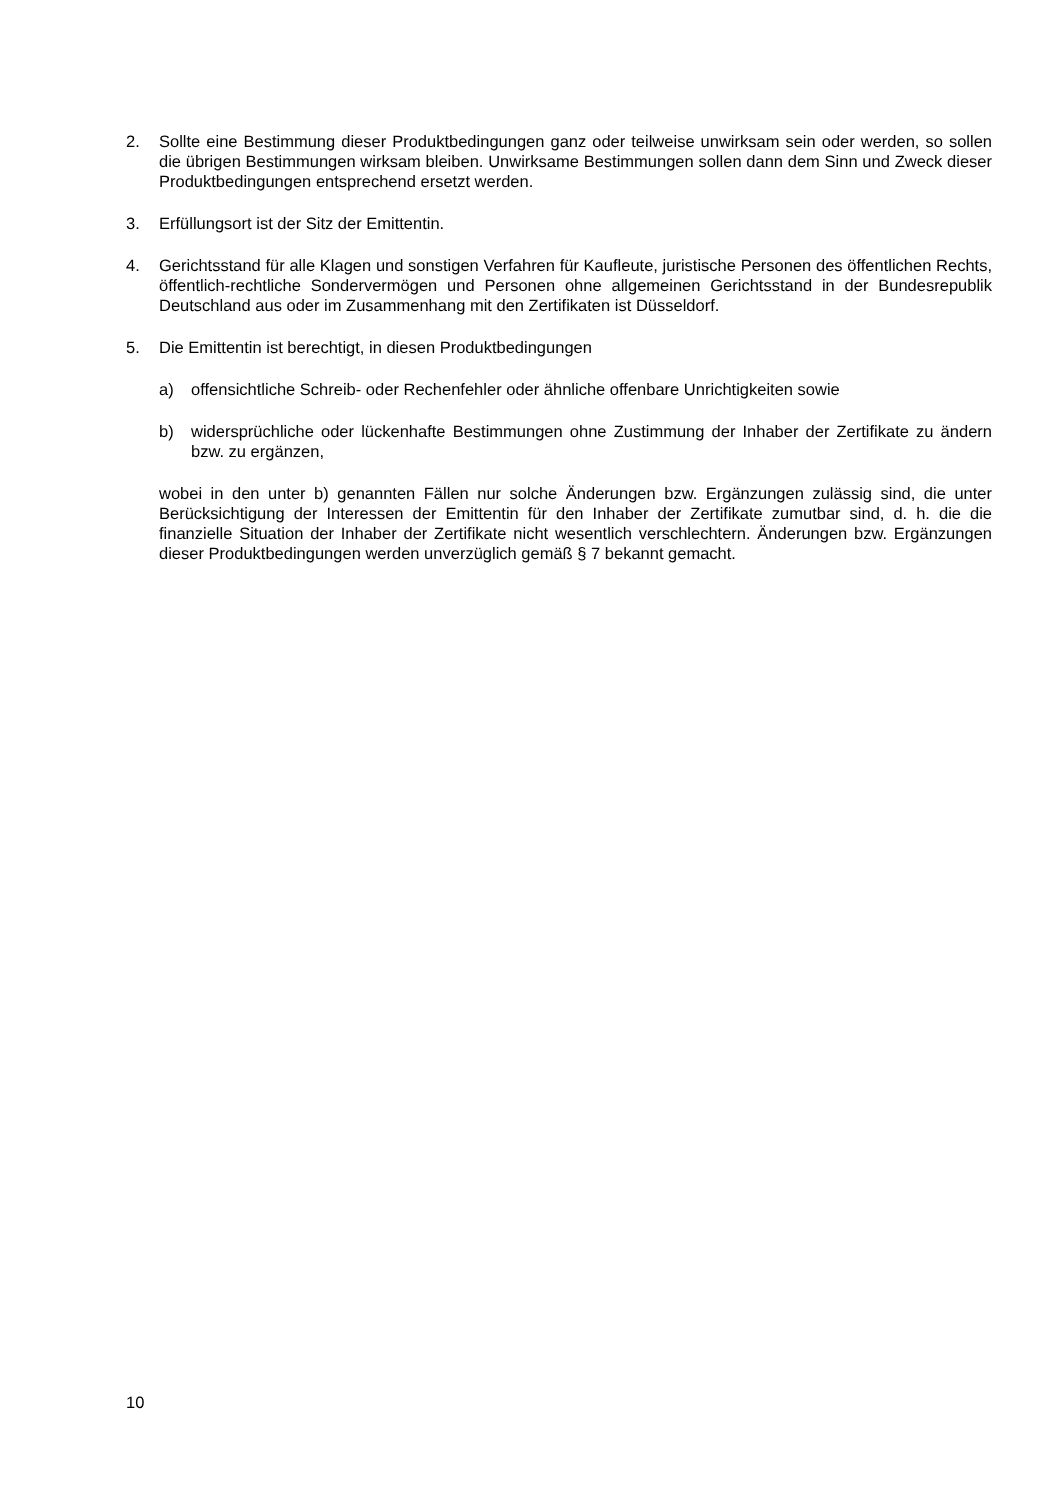2. Sollte eine Bestimmung dieser Produktbedingungen ganz oder teilweise unwirksam sein oder werden, so sollen die übrigen Bestimmungen wirksam bleiben. Unwirksame Bestimmungen sollen dann dem Sinn und Zweck dieser Produktbedingungen entsprechend ersetzt werden.
3. Erfüllungsort ist der Sitz der Emittentin.
4. Gerichtsstand für alle Klagen und sonstigen Verfahren für Kaufleute, juristische Personen des öffentlichen Rechts, öffentlich-rechtliche Sondervermögen und Personen ohne allgemeinen Gerichtsstand in der Bundesrepublik Deutschland aus oder im Zusammenhang mit den Zertifikaten ist Düsseldorf.
5. Die Emittentin ist berechtigt, in diesen Produktbedingungen
a) offensichtliche Schreib- oder Rechenfehler oder ähnliche offenbare Unrichtigkeiten sowie
b) widersprüchliche oder lückenhafte Bestimmungen ohne Zustimmung der Inhaber der Zertifikate zu ändern bzw. zu ergänzen,
wobei in den unter b) genannten Fällen nur solche Änderungen bzw. Ergänzungen zulässig sind, die unter Berücksichtigung der Interessen der Emittentin für den Inhaber der Zertifikate zumutbar sind, d. h. die die finanzielle Situation der Inhaber der Zertifikate nicht wesentlich verschlechtern. Änderungen bzw. Ergänzungen dieser Produktbedingungen werden unverzüglich gemäß § 7 bekannt gemacht.
10